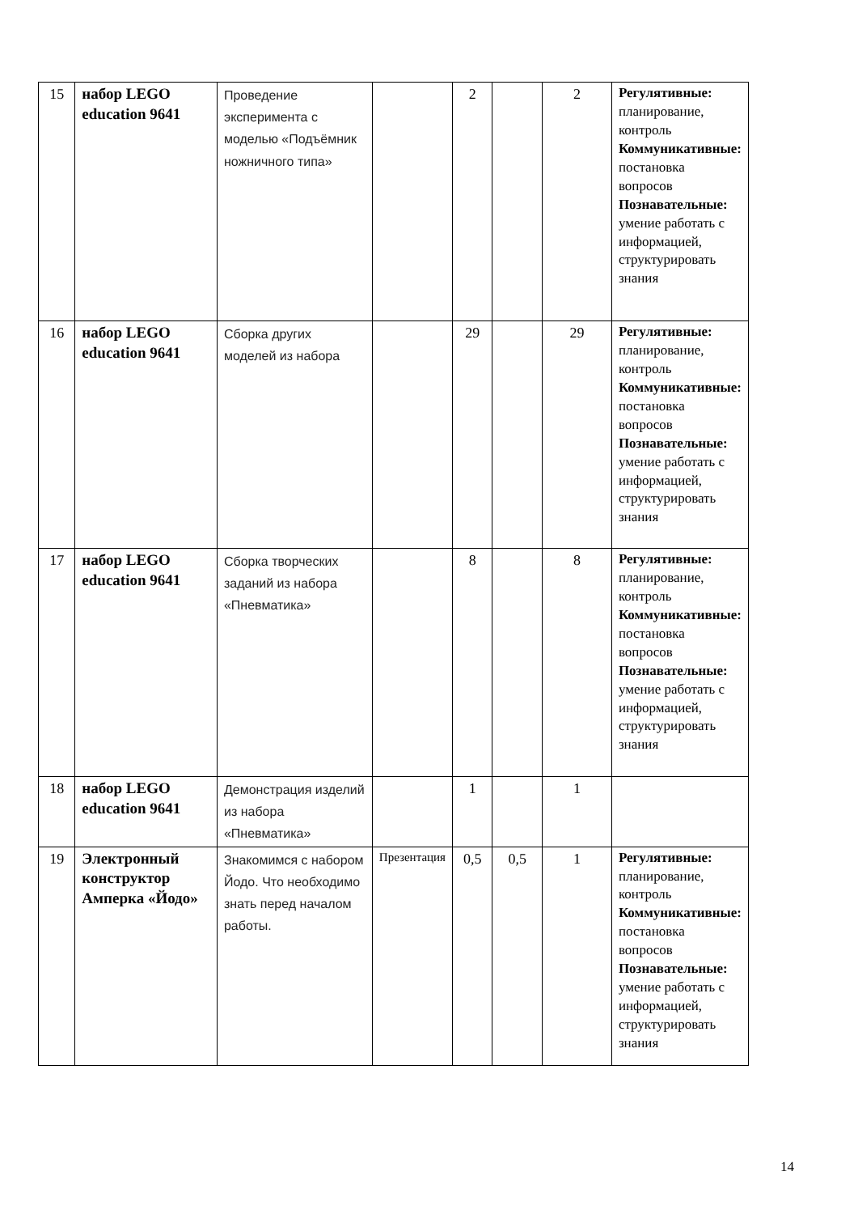| 15 | набор LEGO education 9641 | Проведение эксперимента с моделью «Подъёмник ножничного типа» | | 2 | | 2 | Регулятивные: планирование, контроль Коммуникативные: постановка вопросов Познавательные: умение работать с информацией, структурировать знания |
| 16 | набор LEGO education 9641 | Сборка других моделей из набора | | 29 | | 29 | Регулятивные: планирование, контроль Коммуникативные: постановка вопросов Познавательные: умение работать с информацией, структурировать знания |
| 17 | набор LEGO education 9641 | Сборка творческих заданий из набора «Пневматика» | | 8 | | 8 | Регулятивные: планирование, контроль Коммуникативные: постановка вопросов Познавательные: умение работать с информацией, структурировать знания |
| 18 | набор LEGO education 9641 | Демонстрация изделий из набора «Пневматика» | | 1 | | 1 | |
| 19 | Электронный конструктор Амперка «Йодо» | Знакомимся с набором Йодо. Что необходимо знать перед началом работы. | Презентация | 0,5 | 0,5 | 1 | Регулятивные: планирование, контроль Коммуникативные: постановка вопросов Познавательные: умение работать с информацией, структурировать знания |
14